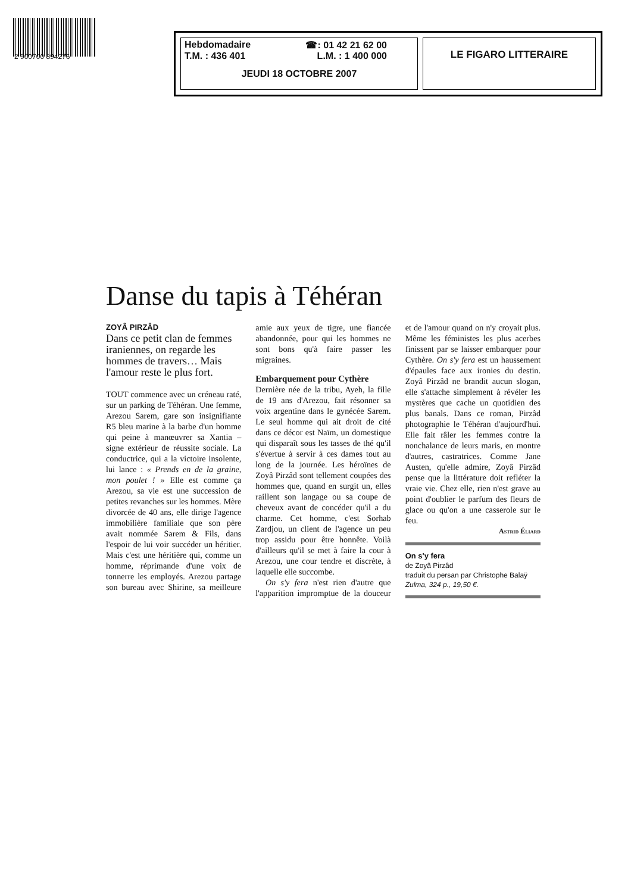2 900700 894276
Hebdomadaire ☎: 01 42 21 62 00
T.M. : 436 401 L.M. : 1 400 000
JEUDI 18 OCTOBRE 2007
LE FIGARO LITTERAIRE
Danse du tapis à Téhéran
ZOYÂ PIRZÂD
Dans ce petit clan de femmes iraniennes, on regarde les hommes de travers… Mais l'amour reste le plus fort.
TOUT commence avec un créneau raté, sur un parking de Téhéran. Une femme, Arezou Sarem, gare son insignifiante R5 bleu marine à la barbe d'un homme qui peine à manœuvrer sa Xantia – signe extérieur de réussite sociale. La conductrice, qui a la victoire insolente, lui lance : « Prends en de la graine, mon poulet ! » Elle est comme ça Arezou, sa vie est une succession de petites revanches sur les hommes. Mère divorcée de 40 ans, elle dirige l'agence immobilière familiale que son père avait nommée Sarem & Fils, dans l'espoir de lui voir succéder un héritier. Mais c'est une héritière qui, comme un homme, réprimande d'une voix de tonnerre les employés. Arezou partage son bureau avec Shirine, sa meilleure amie aux yeux de tigre, une fiancée abandonnée, pour qui les hommes ne sont bons qu'à faire passer les migraines.
Embarquement pour Cythère
Dernière née de la tribu, Ayeh, la fille de 19 ans d'Arezou, fait résonner sa voix argentine dans le gynécée Sarem. Le seul homme qui ait droit de cité dans ce décor est Naïm, un domestique qui disparaît sous les tasses de thé qu'il s'évertue à servir à ces dames tout au long de la journée. Les héroïnes de Zoyâ Pirzâd sont tellement coupées des hommes que, quand en surgit un, elles raillent son langage ou sa coupe de cheveux avant de concéder qu'il a du charme. Cet homme, c'est Sorhab Zardjou, un client de l'agence un peu trop assidu pour être honnête. Voilà d'ailleurs qu'il se met à faire la cour à Arezou, une cour tendre et discrète, à laquelle elle succombe.
On s'y fera n'est rien d'autre que l'apparition impromptue de la douceur et de l'amour quand on n'y croyait plus. Même les féministes les plus acerbes finissent par se laisser embarquer pour Cythère. On s'y fera est un haussement d'épaules face aux ironies du destin. Zoyâ Pirzâd ne brandit aucun slogan, elle s'attache simplement à révéler les mystères que cache un quotidien des plus banals. Dans ce roman, Pirzâd photographie le Téhéran d'aujourd'hui. Elle fait râler les femmes contre la nonchalance de leurs maris, en montre d'autres, castratrices. Comme Jane Austen, qu'elle admire, Zoyâ Pirzâd pense que la littérature doit refléter la vraie vie. Chez elle, rien n'est grave au point d'oublier le parfum des fleurs de glace ou qu'on a une casserole sur le feu.
Astrid Éliard
On s'y fera
de Zoyâ Pirzâd
traduit du persan par Christophe Balaÿ
Zulma, 324 p., 19,50 €.